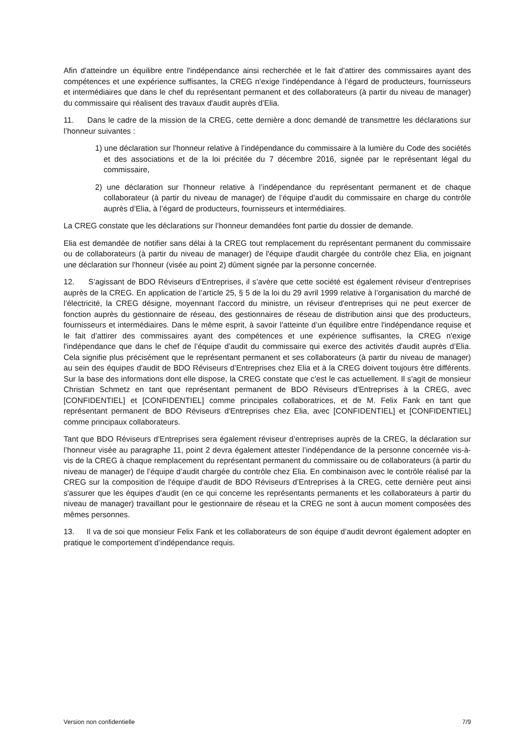Afin d'atteindre un équilibre entre l'indépendance ainsi recherchée et le fait d’attirer des commissaires ayant des compétences et une expérience suffisantes, la CREG n'exige l'indépendance à l’égard de producteurs, fournisseurs et intermédiaires que dans le chef du représentant permanent et des collaborateurs (à partir du niveau de manager) du commissaire qui réalisent des travaux d'audit auprès d’Elia.
11. Dans le cadre de la mission de la CREG, cette dernière a donc demandé de transmettre les déclarations sur l’honneur suivantes :
1) une déclaration sur l'honneur relative à l’indépendance du commissaire à la lumière du Code des sociétés et des associations et de la loi précitée du 7 décembre 2016, signée par le représentant légal du commissaire,
2) une déclaration sur l'honneur relative à l’indépendance du représentant permanent et de chaque collaborateur (à partir du niveau de manager) de l’équipe d’audit du commissaire en charge du contrôle auprès d’Elia, à l’égard de producteurs, fournisseurs et intermédiaires.
La CREG constate que les déclarations sur l’honneur demandées font partie du dossier de demande.
Elia est demandée de notifier sans délai à la CREG tout remplacement du représentant permanent du commissaire ou de collaborateurs (à partir du niveau de manager) de l'équipe d'audit chargée du contrôle chez Elia, en joignant une déclaration sur l'honneur (visée au point 2) dûment signée par la personne concernée.
12. S’agissant de BDO Réviseurs d’Entreprises, il s’avère que cette société est également réviseur d’entreprises auprès de la CREG. En application de l’article 25, § 5 de la loi du 29 avril 1999 relative à l’organisation du marché de l’électricité, la CREG désigne, moyennant l'accord du ministre, un réviseur d'entreprises qui ne peut exercer de fonction auprès du gestionnaire de réseau, des gestionnaires de réseau de distribution ainsi que des producteurs, fournisseurs et intermédiaires. Dans le même esprit, à savoir l’atteinte d’un équilibre entre l'indépendance requise et le fait d’attirer des commissaires ayant des compétences et une expérience suffisantes, la CREG n'exige l'indépendance que dans le chef de l’équipe d’audit du commissaire qui exerce des activités d'audit auprès d’Elia. Cela signifie plus précisément que le représentant permanent et ses collaborateurs (à partir du niveau de manager) au sein des équipes d'audit de BDO Réviseurs d’Entreprises chez Elia et à la CREG doivent toujours être différents. Sur la base des informations dont elle dispose, la CREG constate que c’est le cas actuellement. Il s'agit de monsieur Christian Schmetz en tant que représentant permanent de BDO Réviseurs d'Entreprises à la CREG, avec [CONFIDENTIEL] et [CONFIDENTIEL] comme principales collaboratrices, et de M. Felix Fank en tant que représentant permanent de BDO Réviseurs d'Entreprises chez Elia, avec [CONFIDENTIEL] et [CONFIDENTIEL] comme principaux collaborateurs.
Tant que BDO Réviseurs d’Entreprises sera également réviseur d’entreprises auprès de la CREG, la déclaration sur l’honneur visée au paragraphe 11, point 2 devra également attester l’indépendance de la personne concernée vis-à-vis de la CREG à chaque remplacement du représentant permanent du commissaire ou de collaborateurs (à partir du niveau de manager) de l’équipe d’audit chargée du contrôle chez Elia. En combinaison avec le contrôle réalisé par la CREG sur la composition de l'équipe d'audit de BDO Réviseurs d’Entreprises à la CREG, cette dernière peut ainsi s'assurer que les équipes d'audit (en ce qui concerne les représentants permanents et les collaborateurs à partir du niveau de manager) travaillant pour le gestionnaire de réseau et la CREG ne sont à aucun moment composées des mêmes personnes.
13. Il va de soi que monsieur Felix Fank et les collaborateurs de son équipe d’audit devront également adopter en pratique le comportement d’indépendance requis.
Version non confidentielle 7/9